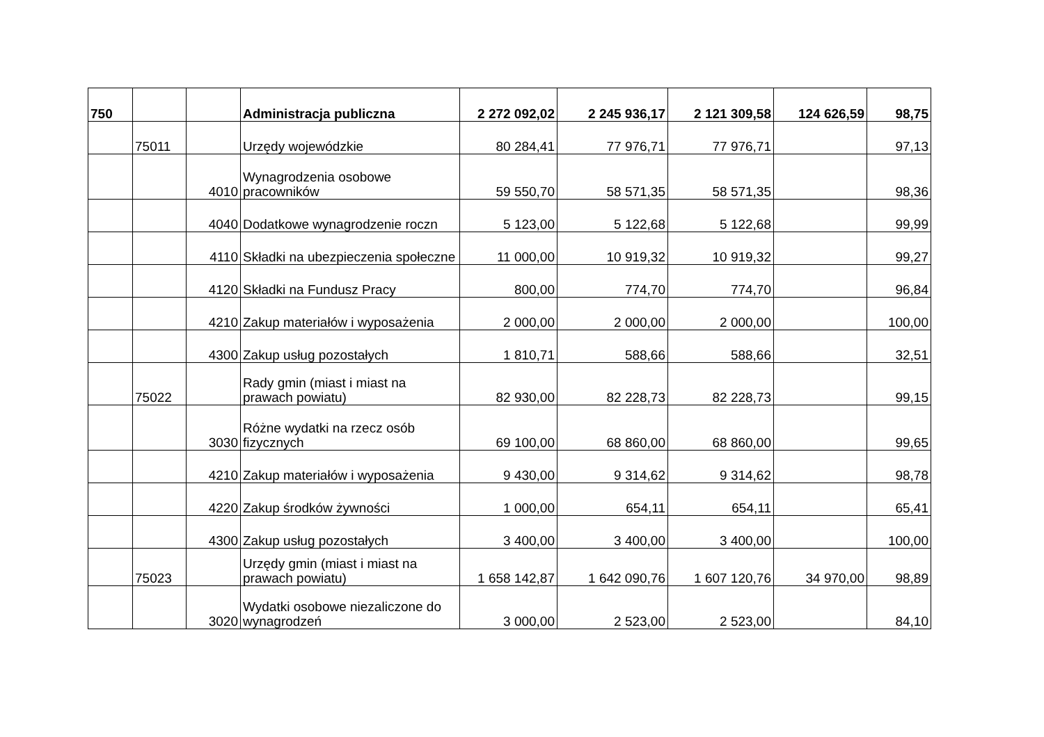| 750 | | | Administracja publiczna | 2 272 092,02 | 2 245 936,17 | 2 121 309,58 | 124 626,59 | 98,75 |
| | 75011 | | Urzędy wojewódzkie | 80 284,41 | 77 976,71 | 77 976,71 | | 97,13 |
| | | 4010 | Wynagrodzenia osobowe pracowników | 59 550,70 | 58 571,35 | 58 571,35 | | 98,36 |
| | | 4040 | Dodatkowe wynagrodzenie roczn | 5 123,00 | 5 122,68 | 5 122,68 | | 99,99 |
| | | 4110 | Składki na ubezpieczenia społeczne | 11 000,00 | 10 919,32 | 10 919,32 | | 99,27 |
| | | 4120 | Składki na Fundusz Pracy | 800,00 | 774,70 | 774,70 | | 96,84 |
| | | 4210 | Zakup materiałów i wyposażenia | 2 000,00 | 2 000,00 | 2 000,00 | | 100,00 |
| | | 4300 | Zakup usług pozostałych | 1 810,71 | 588,66 | 588,66 | | 32,51 |
| | 75022 | | Rady gmin (miast i miast na prawach powiatu) | 82 930,00 | 82 228,73 | 82 228,73 | | 99,15 |
| | | 3030 | Różne wydatki na rzecz osób fizycznych | 69 100,00 | 68 860,00 | 68 860,00 | | 99,65 |
| | | 4210 | Zakup materiałów i wyposażenia | 9 430,00 | 9 314,62 | 9 314,62 | | 98,78 |
| | | 4220 | Zakup środków żywności | 1 000,00 | 654,11 | 654,11 | | 65,41 |
| | | 4300 | Zakup usług pozostałych | 3 400,00 | 3 400,00 | 3 400,00 | | 100,00 |
| | 75023 | | Urzędy gmin (miast i miast na prawach powiatu) | 1 658 142,87 | 1 642 090,76 | 1 607 120,76 | 34 970,00 | 98,89 |
| | | 3020 | Wydatki osobowe niezaliczone do wynagrodzeń | 3 000,00 | 2 523,00 | 2 523,00 | | 84,10 |